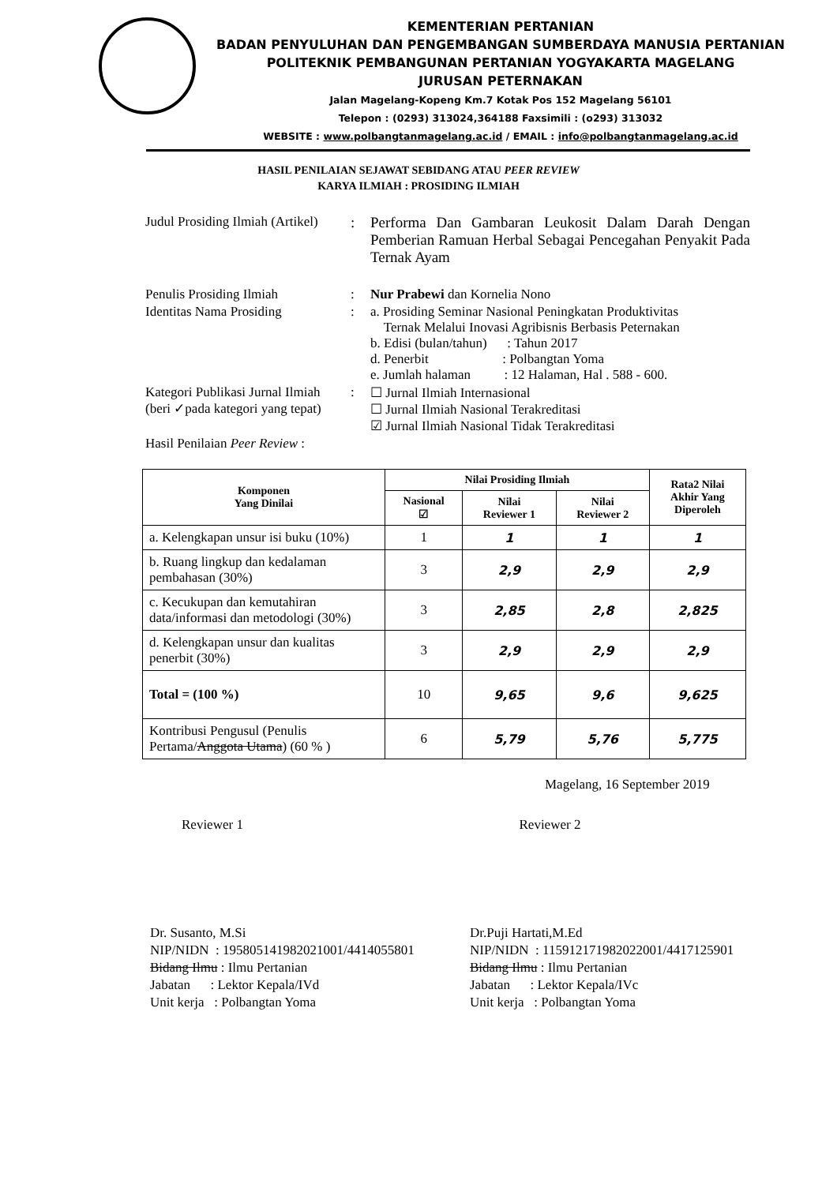KEMENTERIAN PERTANIAN
BADAN PENYULUHAN DAN PENGEMBANGAN SUMBERDAYA MANUSIA PERTANIAN
POLITEKNIK PEMBANGUNAN PERTANIAN YOGYAKARTA MAGELANG
JURUSAN PETERNAKAN
Jalan Magelang-Kopeng Km.7 Kotak Pos 152 Magelang 56101
Telepon : (0293) 313024,364188 Faxsimili : (o293) 313032
WEBSITE : www.polbangtanmagelang.ac.id / EMAIL : info@polbangtanmagelang.ac.id
HASIL PENILAIAN SEJAWAT SEBIDANG ATAU PEER REVIEW
KARYA ILMIAH : PROSIDING ILMIAH
Judul Prosiding Ilmiah (Artikel): Performa Dan Gambaran Leukosit Dalam Darah Dengan Pemberian Ramuan Herbal Sebagai Pencegahan Penyakit Pada Ternak Ayam
Penulis Prosiding Ilmiah: Nur Prabewi dan Kornelia Nono
Identitas Nama Prosiding: a. Prosiding Seminar Nasional Peningkatan Produktivitas
Ternak Melalui Inovasi Agribisnis Berbasis Peternakan
b. Edisi (bulan/tahun) : Tahun 2017
d. Penerbit : Polbangtan Yoma
e. Jumlah halaman : 12 Halaman, Hal . 588 - 600.
Kategori Publikasi Jurnal Ilmiah
(beri ✓pada kategori yang tepat): ☐ Jurnal Ilmiah Internasional
☐ Jurnal Ilmiah Nasional Terakreditasi
☑ Jurnal Ilmiah Nasional Tidak Terakreditasi
Hasil Penilaian Peer Review :
| Komponen Yang Dinilai | Nilai Prosiding Ilmiah | | | Rata2 Nilai Akhir Yang Diperoleh |
| --- | --- | --- | --- | --- |
| | Nasional ☑ | Nilai Reviewer 1 | Nilai Reviewer 2 | |
| a. Kelengkapan unsur isi buku (10%) | 1 | 1 | 1 | 1 |
| b. Ruang lingkup dan kedalaman pembahasan (30%) | 3 | 2,9 | 2,9 | 2,9 |
| c. Kecukupan dan kemutahiran data/informasi dan metodologi (30%) | 3 | 2,85 | 2,8 | 2,825 |
| d. Kelengkapan unsur dan kualitas penerbit (30%) | 3 | 2,9 | 2,9 | 2,9 |
| Total = (100 %) | 10 | 9,65 | 9,6 | 9,625 |
| Kontribusi Pengusul (Penulis Pertama/ Anggota Utama ) (60 % ) | 6 | 5,79 | 5,76 | 5,775 |
Magelang, 16 September 2019
Reviewer 1 Reviewer 2
Dr. Susanto, M.Si
NIP/NIDN : 195805141982021001/4414055801
Bidang Ilmu : Ilmu Pertanian
Jabatan : Lektor Kepala/IVd
Unit kerja : Polbangtan Yoma
Dr.Puji Hartati,M.Ed
NIP/NIDN : 115912171982022001/4417125901
Bidang Ilmu : Ilmu Pertanian
Jabatan : Lektor Kepala/IVc
Unit kerja : Polbangtan Yoma